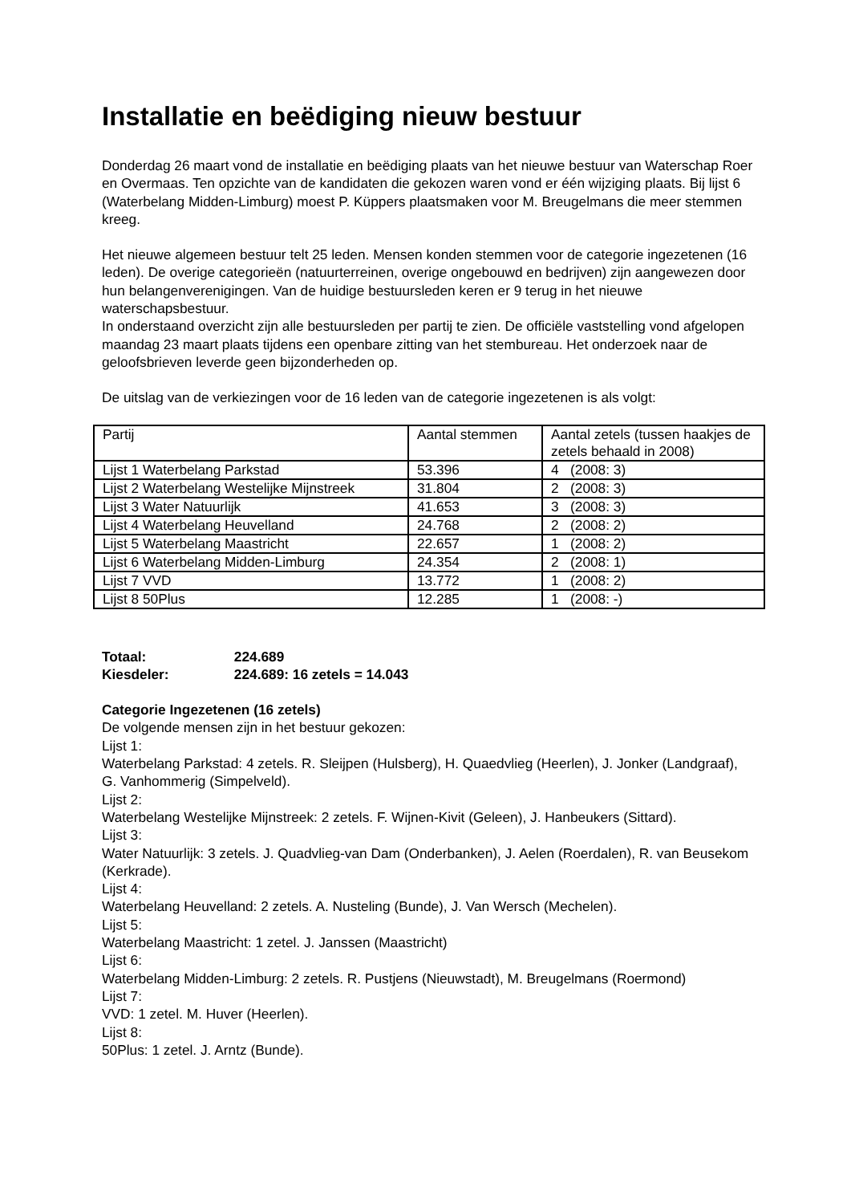Installatie en beëdiging nieuw bestuur
Donderdag 26 maart vond de installatie en beëdiging plaats van het nieuwe bestuur van Waterschap Roer en Overmaas. Ten opzichte van de kandidaten die gekozen waren vond er één wijziging plaats. Bij lijst 6 (Waterbelang Midden-Limburg) moest P. Küppers plaatsmaken voor M. Breugelmans die meer stemmen kreeg.
Het nieuwe algemeen bestuur telt 25 leden. Mensen konden stemmen voor de categorie ingezetenen (16 leden). De overige categorieën (natuurterreinen, overige ongebouwd en bedrijven) zijn aangewezen door hun belangenverenigingen. Van de huidige bestuursleden keren er 9 terug in het nieuwe waterschapsbestuur.
In onderstaand overzicht zijn alle bestuursleden per partij te zien. De officiële vaststelling vond afgelopen maandag 23 maart plaats tijdens een openbare zitting van het stembureau. Het onderzoek naar de geloofsbrieven leverde geen bijzonderheden op.
De uitslag van de verkiezingen voor de 16 leden van de categorie ingezetenen is als volgt:
| Partij | Aantal stemmen | Aantal zetels (tussen haakjes de zetels behaald in 2008) |
| Lijst 1 Waterbelang Parkstad | 53.396 | 4 (2008: 3) |
| Lijst 2 Waterbelang Westelijke Mijnstreek | 31.804 | 2 (2008: 3) |
| Lijst 3 Water Natuurlijk | 41.653 | 3 (2008: 3) |
| Lijst 4 Waterbelang Heuvelland | 24.768 | 2 (2008: 2) |
| Lijst 5 Waterbelang Maastricht | 22.657 | 1 (2008: 2) |
| Lijst 6 Waterbelang Midden-Limburg | 24.354 | 2 (2008: 1) |
| Lijst 7 VVD | 13.772 | 1 (2008: 2) |
| Lijst 8 50Plus | 12.285 | 1 (2008: -) |
Totaal: 224.689
Kiesdeler: 224.689: 16 zetels = 14.043
Categorie Ingezetenen (16 zetels)
De volgende mensen zijn in het bestuur gekozen:
Lijst 1:
Waterbelang Parkstad: 4 zetels. R. Sleijpen (Hulsberg), H. Quaedvlieg (Heerlen), J. Jonker (Landgraaf), G. Vanhommerig (Simpelveld).
Lijst 2:
Waterbelang Westelijke Mijnstreek: 2 zetels. F. Wijnen-Kivit (Geleen), J. Hanbeukers (Sittard).
Lijst 3:
Water Natuurlijk: 3 zetels. J. Quadvlieg-van Dam (Onderbanken), J. Aelen (Roerdalen), R. van Beusekom (Kerkrade).
Lijst 4:
Waterbelang Heuvelland: 2 zetels. A. Nusteling (Bunde), J. Van Wersch (Mechelen).
Lijst 5:
Waterbelang Maastricht: 1 zetel. J. Janssen (Maastricht)
Lijst 6:
Waterbelang Midden-Limburg: 2 zetels. R. Pustjens (Nieuwstadt), M. Breugelmans (Roermond)
Lijst 7:
VVD: 1 zetel. M. Huver (Heerlen).
Lijst 8:
50Plus: 1 zetel. J. Arntz (Bunde).